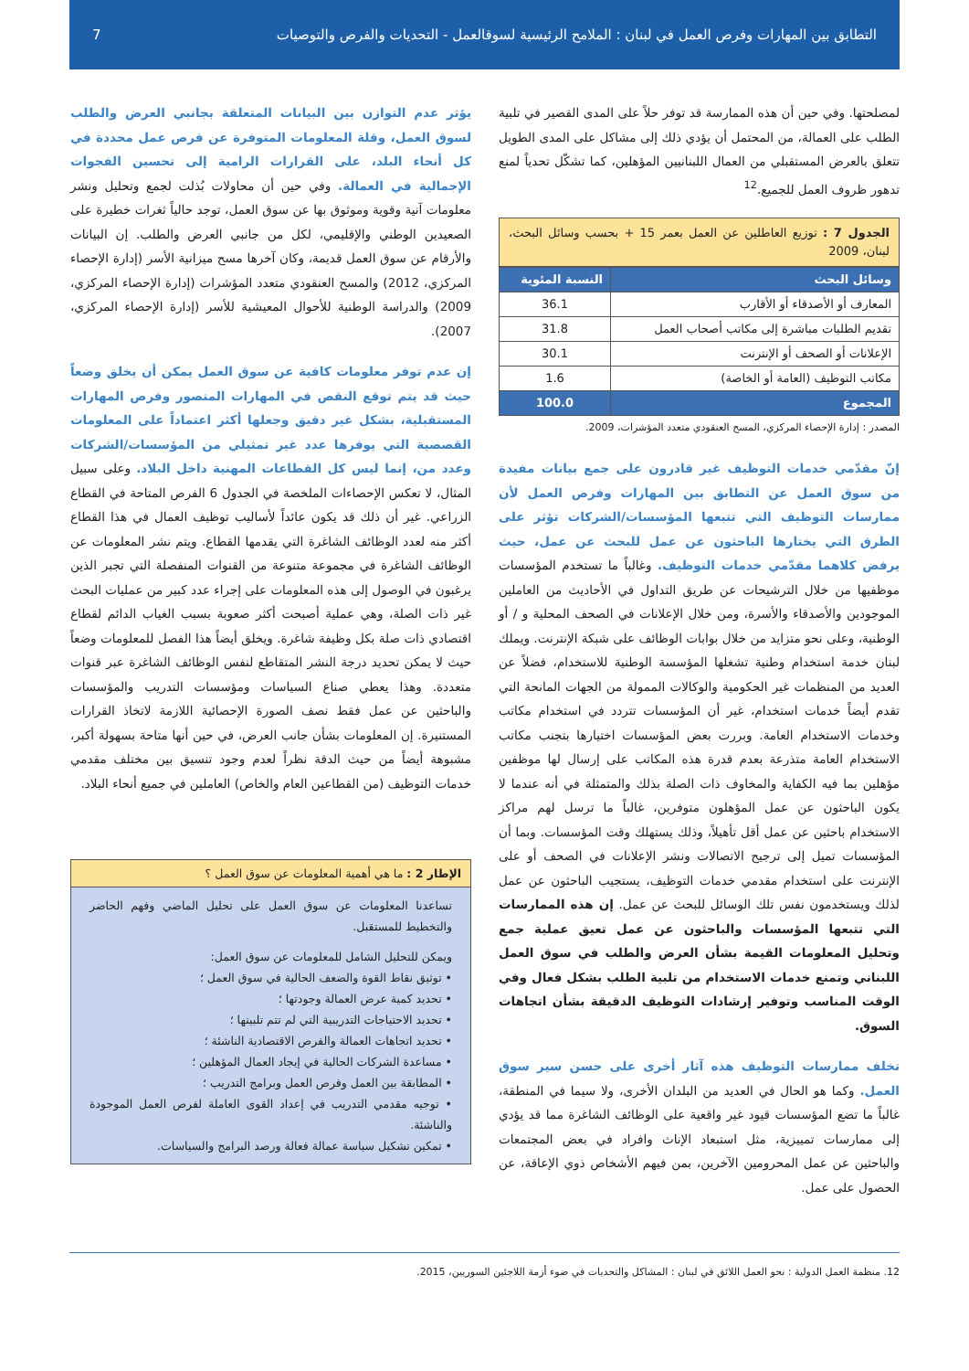التطابق بين المهارات وفرص العمل في لبنان : الملامح الرئيسية لسوقالعمل - التحديات والفرص والتوصيات 7
لمصلحتها. وفي حين أن هذه الممارسة قد توفر حلاً على المدى القصير في تلبية الطلب على العمالة، من المحتمل أن يؤدي ذلك إلى مشاكل على المدى الطويل تتعلق بالعرض المستقبلي من العمال اللبنانيين المؤهلين، كما تشكّل تحدياً لمنع تدهور ظروف العمل للجميع.<sup>12</sup>
الجدول 7 : توزيع العاطلين عن العمل بعمر 15 + بحسب وسائل البحث، لبنان، 2009
| وسائل البحث | النسبة المئوية |
| --- | --- |
| المعارف أو الأصدقاء أو الأقارب | 36.1 |
| تقديم الطلبات مباشرة إلى مكاتب أصحاب العمل | 31.8 |
| الإعلانات أو الصحف أو الإنترنت | 30.1 |
| مكاتب التوظيف (العامة أو الخاصة) | 1.6 |
| المجموع | 100.0 |
المصدر : إدارة الإحصاء المركزي، المسح العنقودي متعدد المؤشرات، 2009.
إنّ مقدّمي خدمات التوظيف غير قادرون على جمع بيانات مفيدة من سوق العمل عن التطابق بين المهارات وفرص العمل لأن ممارسات التوظيف التي تتبعها المؤسسات/الشركات تؤثر على الطرق التي يختارها الباحثون عن عمل للبحث عن عمل، حيث يرفض كلاهما مقدّمي خدمات التوظيف. وغالباً ما تستخدم المؤسسات موظفيها من خلال الترشيحات عن طريق التداول في الأحاديث من العاملين الموجودين والأصدقاء والأسرة، ومن خلال الإعلانات في الصحف المحلية و / أو الوطنية، وعلى نحو متزايد من خلال بوابات الوظائف على شبكة الإنترنت. ويملك لبنان خدمة استخدام وطنية تشغلها المؤسسة الوطنية للاستخدام، فضلاً عن العديد من المنظمات غير الحكومية والوكالات الممولة من الجهات المانحة التي تقدم أيضاً خدمات استخدام، غير أن المؤسسات تتردد في استخدام مكاتب وخدمات الاستخدام العامة. وبررت بعض المؤسسات اختيارها بتجنب مكاتب الاستخدام العامة متذرعة بعدم قدرة هذه المكاتب على إرسال لها موظفين مؤهلين بما فيه الكفاية والمخاوف ذات الصلة بذلك والمتمثلة في أنه عندما لا يكون الباحثون عن عمل المؤهلون متوفرين، غالباً ما ترسل لهم مراكز الاستخدام باحثين عن عمل أقل تأهيلاً، وذلك يستهلك وقت المؤسسات. وبما أن المؤسسات تميل إلى ترجيح الاتصالات ونشر الإعلانات في الصحف أو على الإنترنت على استخدام مقدمي خدمات التوظيف، يستجيب الباحثون عن عمل لذلك ويستخدمون نفس تلك الوسائل للبحث عن عمل. إن هذه الممارسات التي تتبعها المؤسسات والباحثون عن عمل تعيق عملية جمع وتحليل المعلومات القيمة بشأن العرض والطلب في سوق العمل اللبناني وتمنع خدمات الاستخدام من تلبية الطلب بشكل فعال وفي الوقت المناسب وتوفير إرشادات التوظيف الدقيقة بشأن اتجاهات السوق.
تخلف ممارسات التوظيف هذه آثار أخرى على حسن سير سوق العمل. وكما هو الحال في العديد من البلدان الأخرى، ولا سيما في المنطقة، غالباً ما تضع المؤسسات قيود غير واقعية على الوظائف الشاغرة مما قد يؤدي إلى ممارسات تمييزية، مثل استبعاد الإناث وافراد في بعض المجتمعات والباحثين عن عمل المحرومين الآخرين، بمن فيهم الأشخاص ذوي الإعاقة، عن الحصول على عمل.
يؤثر عدم التوازن بين البيانات المتعلقة بجانبي العرض والطلب لسوق العمل، وقلة المعلومات المتوفرة عن فرص عمل محددة في كل أنحاء البلد، على القرارات الرامية إلى تحسين الفجوات الإجمالية في العمالة. وفي حين أن محاولات بُذلت لجمع وتحليل ونشر معلومات آنية وقوية وموثوق بها عن سوق العمل، توجد حالياً ثغرات خطيرة على الصعيدين الوطني والإقليمي، لكل من جانبي العرض والطلب. إن البيانات والأرقام عن سوق العمل قديمة، وكان آخرها مسح ميزانية الأسر (إدارة الإحصاء المركزي، 2012) والمسح العنقودي متعدد المؤشرات (إدارة الإحصاء المركزي، 2009) والدراسة الوطنية للأحوال المعيشية للأسر (إدارة الإحصاء المركزي، 2007).
إن عدم توفر معلومات كافية عن سوق العمل يمكن أن يخلق وضعاً حيث قد يتم توقع النقص في المهارات المتصور وفرص المهارات المستقبلية، بشكل غير دقيق وجعلها أكثر اعتماداً على المعلومات القصصية التي يوفرها عدد غير تمثيلي من المؤسسات/الشركات وعدد من، إنما ليس كل القطاعات المهنية داخل البلاد. وعلى سبيل المثال، لا تعكس الإحصاءات الملخصة في الجدول 6 الفرص المتاحة في القطاع الزراعي. غير أن ذلك قد يكون عائداً لأساليب توظيف العمال في هذا القطاع أكثر منه لعدد الوظائف الشاغرة التي يقدمها القطاع. ويتم نشر المعلومات عن الوظائف الشاغرة في مجموعة متنوعة من القنوات المنفصلة التي تجبر الذين يرغبون في الوصول إلى هذه المعلومات على إجراء عدد كبير من عمليات البحث غير ذات الصلة، وهي عملية أصبحت أكثر صعوبة بسبب الغياب الدائم لقطاع اقتصادي ذات صلة بكل وظيفة شاغرة. ويخلق أيضاً هذا الفصل للمعلومات وضعاً حيث لا يمكن تحديد درجة النشر المتقاطع لنفس الوظائف الشاغرة عبر قنوات متعددة. وهذا يعطي صناع السياسات ومؤسسات التدريب والمؤسسات والباحثين عن عمل فقط نصف الصورة الإحصائية اللازمة لاتخاذ القرارات المستنيرة. إن المعلومات بشأن جانب العرض، في حين أنها متاحة بسهولة أكبر، مشبوهة أيضاً من حيث الدقة نظراً لعدم وجود تنسيق بين مختلف مقدمي خدمات التوظيف (من القطاعين العام والخاص) العاملين في جميع أنحاء البلاد.
الإطار 2 : ما هي أهمية المعلومات عن سوق العمل ؟
تساعدنا المعلومات عن سوق العمل على تحليل الماضي وفهم الحاضر والتخطيط للمستقبل.
ويمكن للتحليل الشامل للمعلومات عن سوق العمل:
• توثيق نقاط القوة والضعف الحالية في سوق العمل ؛
• تحديد كمية عرض العمالة وجودتها ؛
• تحديد الاحتياجات التدريبية التي لم تتم تلبيتها ؛
• تحديد اتجاهات العمالة والفرص الاقتصادية الناشئة ؛
• مساعدة الشركات الحالية في إيجاد العمال المؤهلين ؛
• المطابقة بين العمل وفرص العمل وبرامج التدريب ؛
• توجيه مقدمي التدريب في إعداد القوى العاملة لفرص العمل الموجودة والناشئة.
• تمكين تشكيل سياسة عمالة فعالة ورصد البرامج والسياسات.
12. منظمة العمل الدولية : نحو العمل اللائق في لبنان : المشاكل والتحديات في ضوء أزمة اللاجئين السوريين، 2015.